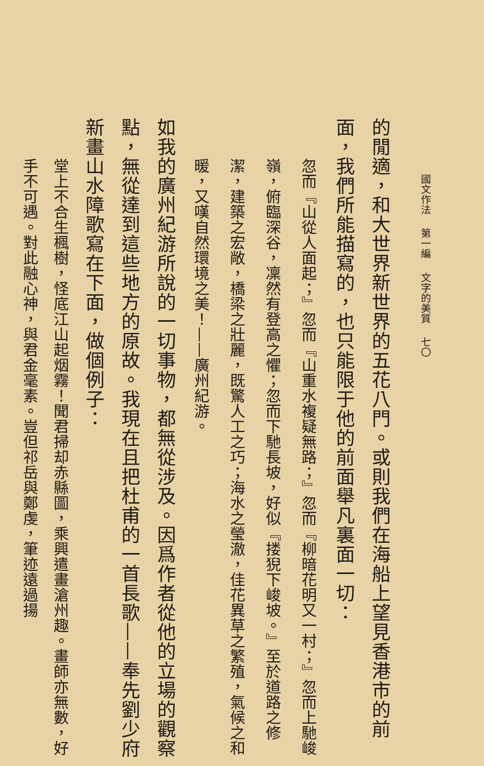國文作法 第一編 文字的美質 七〇
的閒適，和大世界新世界的五花八門。或則我們在海船上望見香港市的前面，我們所能描寫的，也只能限于他的前面舉凡裏面一切：
忽而『山從人面起；』忽而『山重水複疑無路；』忽而『柳暗花明又一村；』忽而上馳峻嶺，俯臨深谷，凜然有登高之懼；忽而下馳長坡，好似『搂猊下峻坡。』至於道路之修潔，建築之宏敞，橋梁之壯麗，既驚人工之巧；海水之瑩澈，佳花異草之繁殖，氣候之和暖，又嘆自然環境之美！——廣州紀游。
如我的廣州紀游所說的一切事物，都無從涉及。因爲作者從他的立場的觀察點，無從達到這些地方的原故。我現在且把杜甫的一首長歌——奉先劉少府新畫山水障歌寫在下面，做個例子：
堂上不合生楓樹，怪底江山起烟霧！聞君掃却赤縣圖，乘興遣畫滄州趣。畫師亦無數，好手不可遇。對此融心神，與君金毫素。豈但祁岳與鄭虔，筆迹遠過揚